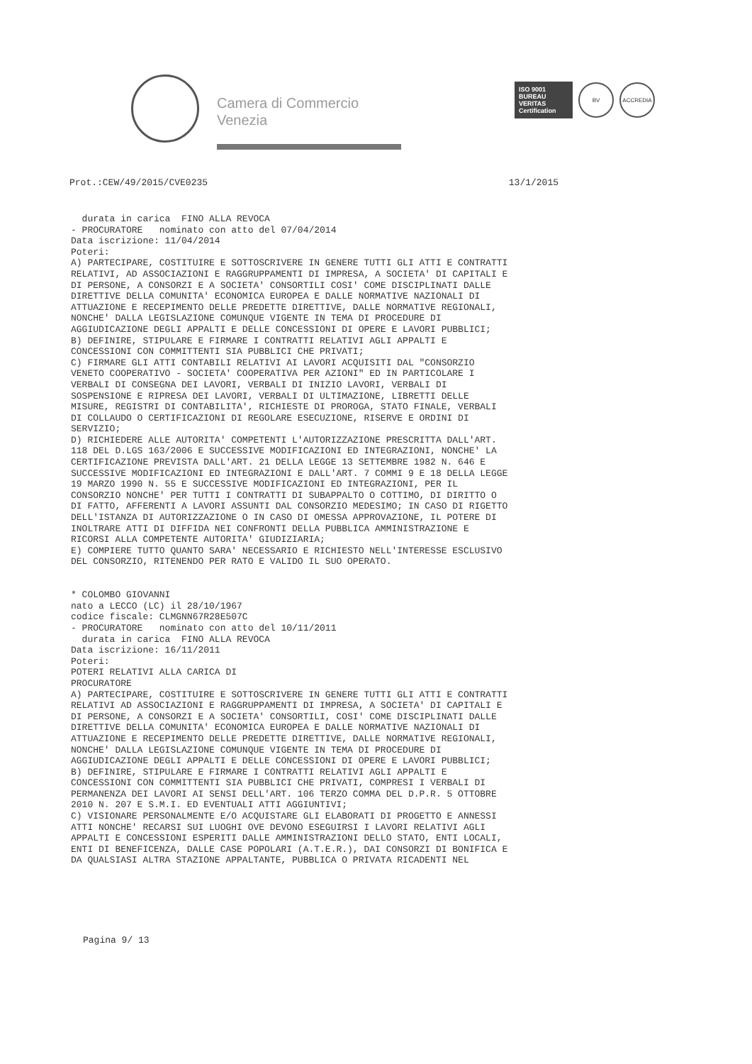Camera di Commercio
Venezia
ISO 9001
BUREAU VERITAS
Certification
BV ACCREDIA
Prot.:CEW/49/2015/CVE0235 13/1/2015
  durata in carica  FINO ALLA REVOCA
- PROCURATORE   nominato con atto del 07/04/2014
Data iscrizione: 11/04/2014
Poteri:
A) PARTECIPARE, COSTITUIRE E SOTTOSCRIVERE IN GENERE TUTTI GLI ATTI E CONTRATTI
RELATIVI, AD ASSOCIAZIONI E RAGGRUPPAMENTI DI IMPRESA, A SOCIETA' DI CAPITALI E
DI PERSONE, A CONSORZI E A SOCIETA' CONSORTILI COSI' COME DISCIPLINATI DALLE
DIRETTIVE DELLA COMUNITA' ECONOMICA EUROPEA E DALLE NORMATIVE NAZIONALI DI
ATTUAZIONE E RECEPIMENTO DELLE PREDETTE DIRETTIVE, DALLE NORMATIVE REGIONALI,
NONCHE' DALLA LEGISLAZIONE COMUNQUE VIGENTE IN TEMA DI PROCEDURE DI
AGGIUDICAZIONE DEGLI APPALTI E DELLE CONCESSIONI DI OPERE E LAVORI PUBBLICI;
B) DEFINIRE, STIPULARE E FIRMARE I CONTRATTI RELATIVI AGLI APPALTI E
CONCESSIONI CON COMMITTENTI SIA PUBBLICI CHE PRIVATI;
C) FIRMARE GLI ATTI CONTABILI RELATIVI AI LAVORI ACQUISITI DAL "CONSORZIO
VENETO COOPERATIVO - SOCIETA' COOPERATIVA PER AZIONI" ED IN PARTICOLARE I
VERBALI DI CONSEGNA DEI LAVORI, VERBALI DI INIZIO LAVORI, VERBALI DI
SOSPENSIONE E RIPRESA DEI LAVORI, VERBALI DI ULTIMAZIONE, LIBRETTI DELLE
MISURE, REGISTRI DI CONTABILITA', RICHIESTE DI PROROGA, STATO FINALE, VERBALI
DI COLLAUDO O CERTIFICAZIONI DI REGOLARE ESECUZIONE, RISERVE E ORDINI DI
SERVIZIO;
D) RICHIEDERE ALLE AUTORITA' COMPETENTI L'AUTORIZZAZIONE PRESCRITTA DALL'ART.
118 DEL D.LGS 163/2006 E SUCCESSIVE MODIFICAZIONI ED INTEGRAZIONI, NONCHE' LA
CERTIFICAZIONE PREVISTA DALL'ART. 21 DELLA LEGGE 13 SETTEMBRE 1982 N. 646 E
SUCCESSIVE MODIFICAZIONI ED INTEGRAZIONI E DALL'ART. 7 COMMI 9 E 18 DELLA LEGGE
19 MARZO 1990 N. 55 E SUCCESSIVE MODIFICAZIONI ED INTEGRAZIONI, PER IL
CONSORZIO NONCHE' PER TUTTI I CONTRATTI DI SUBAPPALTO O COTTIMO, DI DIRITTO O
DI FATTO, AFFERENTI A LAVORI ASSUNTI DAL CONSORZIO MEDESIMO; IN CASO DI RIGETTO
DELL'ISTANZA DI AUTORIZZAZIONE O IN CASO DI OMESSA APPROVAZIONE, IL POTERE DI
INOLTRARE ATTI DI DIFFIDA NEI CONFRONTI DELLA PUBBLICA AMMINISTRAZIONE E
RICORSI ALLA COMPETENTE AUTORITA' GIUDIZIARIA;
E) COMPIERE TUTTO QUANTO SARA' NECESSARIO E RICHIESTO NELL'INTERESSE ESCLUSIVO
DEL CONSORZIO, RITENENDO PER RATO E VALIDO IL SUO OPERATO.


* COLOMBO GIOVANNI
nato a LECCO (LC) il 28/10/1967
codice fiscale: CLMGNN67R28E507C
- PROCURATORE   nominato con atto del 10/11/2011
  durata in carica  FINO ALLA REVOCA
Data iscrizione: 16/11/2011
Poteri:
POTERI RELATIVI ALLA CARICA DI
PROCURATORE
A) PARTECIPARE, COSTITUIRE E SOTTOSCRIVERE IN GENERE TUTTI GLI ATTI E CONTRATTI
RELATIVI AD ASSOCIAZIONI E RAGGRUPPAMENTI DI IMPRESA, A SOCIETA' DI CAPITALI E
DI PERSONE, A CONSORZI E A SOCIETA' CONSORTILI, COSI' COME DISCIPLINATI DALLE
DIRETTIVE DELLA COMUNITA' ECONOMICA EUROPEA E DALLE NORMATIVE NAZIONALI DI
ATTUAZIONE E RECEPIMENTO DELLE PREDETTE DIRETTIVE, DALLE NORMATIVE REGIONALI,
NONCHE' DALLA LEGISLAZIONE COMUNQUE VIGENTE IN TEMA DI PROCEDURE DI
AGGIUDICAZIONE DEGLI APPALTI E DELLE CONCESSIONI DI OPERE E LAVORI PUBBLICI;
B) DEFINIRE, STIPULARE E FIRMARE I CONTRATTI RELATIVI AGLI APPALTI E
CONCESSIONI CON COMMITTENTI SIA PUBBLICI CHE PRIVATI, COMPRESI I VERBALI DI
PERMANENZA DEI LAVORI AI SENSI DELL'ART. 106 TERZO COMMA DEL D.P.R. 5 OTTOBRE
2010 N. 207 E S.M.I. ED EVENTUALI ATTI AGGIUNTIVI;
C) VISIONARE PERSONALMENTE E/O ACQUISTARE GLI ELABORATI DI PROGETTO E ANNESSI
ATTI NONCHE' RECARSI SUI LUOGHI OVE DEVONO ESEGUIRSI I LAVORI RELATIVI AGLI
APPALTI E CONCESSIONI ESPERITI DALLE AMMINISTRAZIONI DELLO STATO, ENTI LOCALI,
ENTI DI BENEFICENZA, DALLE CASE POPOLARI (A.T.E.R.), DAI CONSORZI DI BONIFICA E
DA QUALSIASI ALTRA STAZIONE APPALTANTE, PUBBLICA O PRIVATA RICADENTI NEL
Pagina 9/ 13